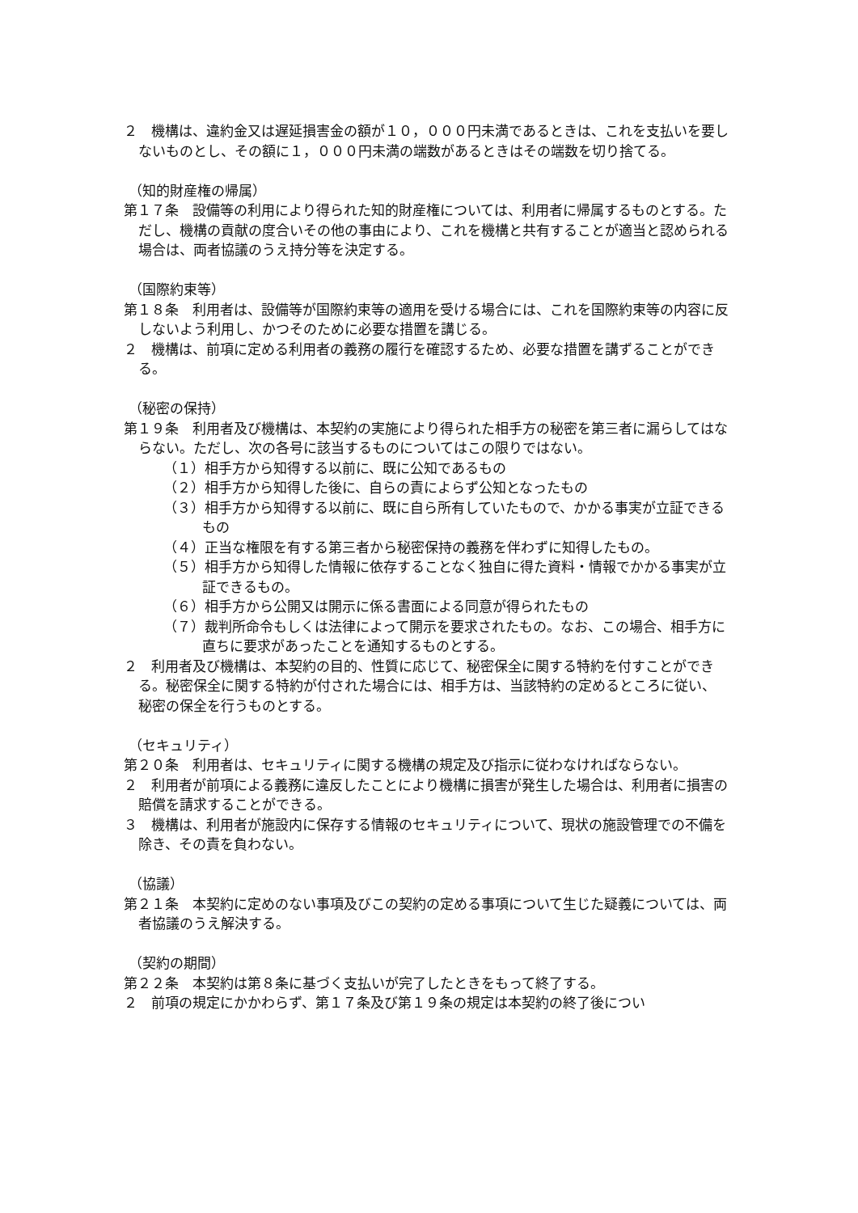２　機構は、違約金又は遅延損害金の額が１０，０００円未満であるときは、これを支払いを要しないものとし、その額に１，０００円未満の端数があるときはその端数を切り捨てる。
（知的財産権の帰属）
第１７条　設備等の利用により得られた知的財産権については、利用者に帰属するものとする。ただし、機構の貢献の度合いその他の事由により、これを機構と共有することが適当と認められる場合は、両者協議のうえ持分等を決定する。
（国際約束等）
第１８条　利用者は、設備等が国際約束等の適用を受ける場合には、これを国際約束等の内容に反しないよう利用し、かつそのために必要な措置を講じる。
２　機構は、前項に定める利用者の義務の履行を確認するため、必要な措置を講ずることができる。
（秘密の保持）
第１９条　利用者及び機構は、本契約の実施により得られた相手方の秘密を第三者に漏らしてはならない。ただし、次の各号に該当するものについてはこの限りではない。
（１）相手方から知得する以前に、既に公知であるもの
（２）相手方から知得した後に、自らの責によらず公知となったもの
（３）相手方から知得する以前に、既に自ら所有していたもので、かかる事実が立証できるもの
（４）正当な権限を有する第三者から秘密保持の義務を伴わずに知得したもの。
（５）相手方から知得した情報に依存することなく独自に得た資料・情報でかかる事実が立証できるもの。
（６）相手方から公開又は開示に係る書面による同意が得られたもの
（７）裁判所命令もしくは法律によって開示を要求されたもの。なお、この場合、相手方に直ちに要求があったことを通知するものとする。
２　利用者及び機構は、本契約の目的、性質に応じて、秘密保全に関する特約を付すことができる。秘密保全に関する特約が付された場合には、相手方は、当該特約の定めるところに従い、秘密の保全を行うものとする。
（セキュリティ）
第２０条　利用者は、セキュリティに関する機構の規定及び指示に従わなければならない。
２　利用者が前項による義務に違反したことにより機構に損害が発生した場合は、利用者に損害の賠償を請求することができる。
３　機構は、利用者が施設内に保存する情報のセキュリティについて、現状の施設管理での不備を除き、その責を負わない。
（協議）
第２１条　本契約に定めのない事項及びこの契約の定める事項について生じた疑義については、両者協議のうえ解決する。
（契約の期間）
第２２条　本契約は第８条に基づく支払いが完了したときをもって終了する。
２　前項の規定にかかわらず、第１７条及び第１９条の規定は本契約の終了後につい